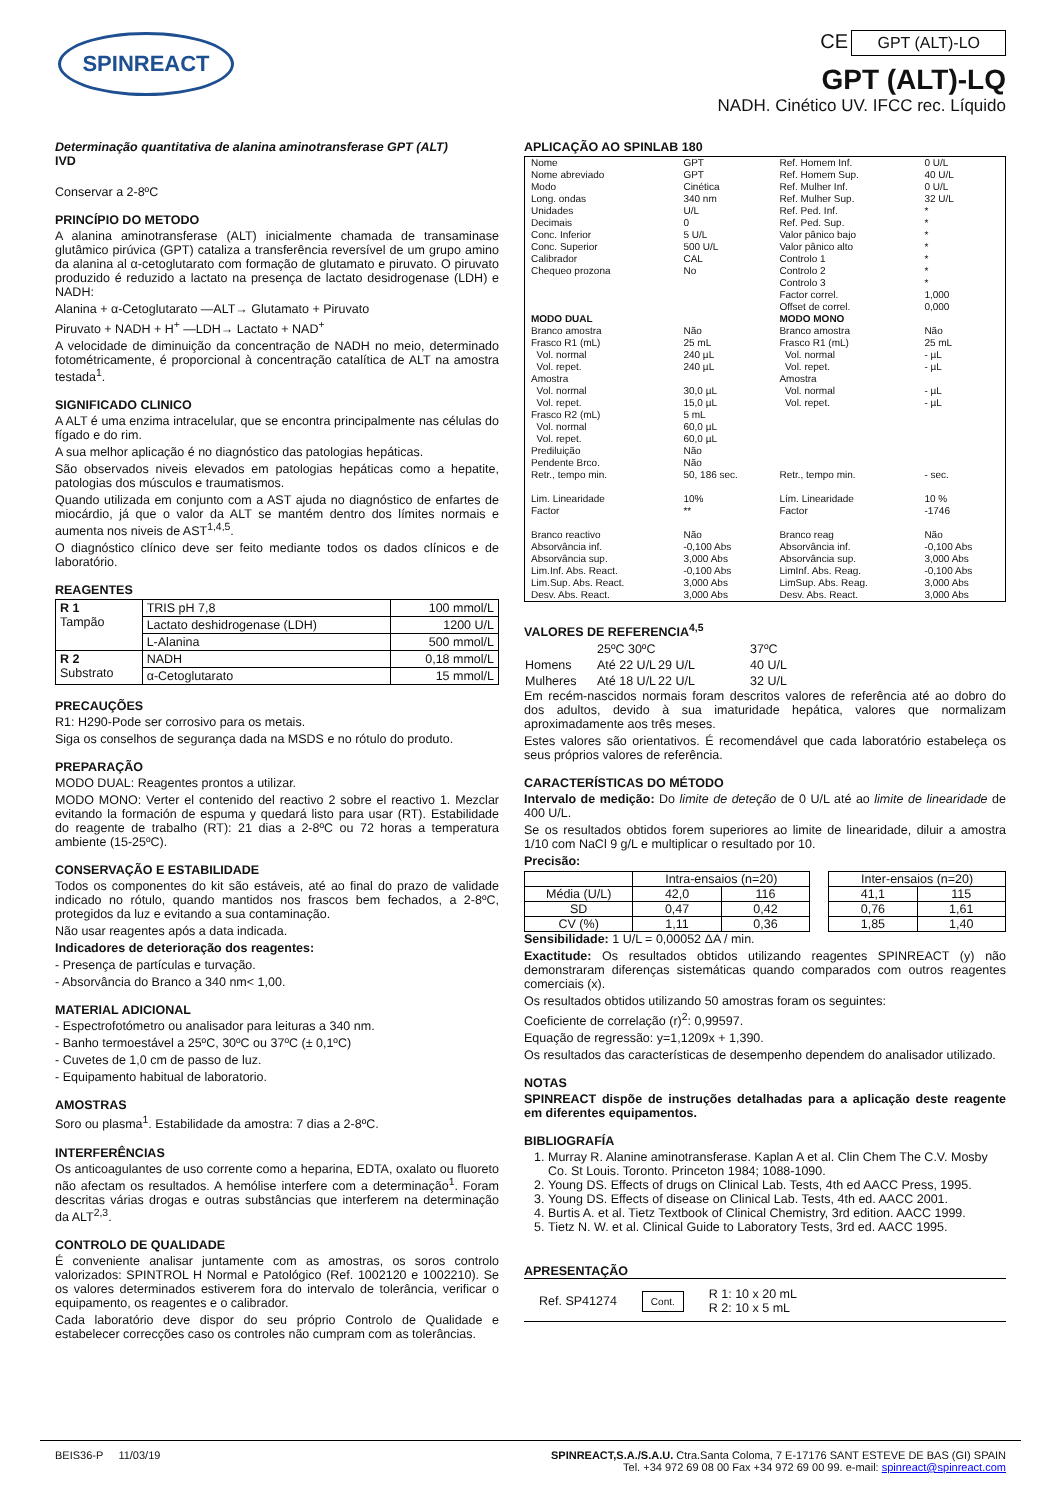SPINREACT
CE GPT (ALT)-LO
GPT (ALT)-LQ
NADH. Cinético UV. IFCC rec. Líquido
Determinação quantitativa de alanina aminotransferase GPT (ALT)
IVD
Conservar a 2-8ºC
PRINCÍPIO DO METODO
A alanina aminotransferase (ALT) inicialmente chamada de transaminase glutâmico pirúvica (GPT) cataliza a transferência reversível de um grupo amino da alanina al α-cetoglutarato com formação de glutamato e piruvato. O piruvato produzido é reduzido a lactato na presença de lactato desidrogenase (LDH) e NADH:
Alanina + α-Cetoglutarato —ALT→ Glutamato + Piruvato
Piruvato + NADH + H<sup>+</sup> —LDH→ Lactato + NAD<sup>+</sup>
A velocidade de diminuição da concentração de NADH no meio, determinado fotométricamente, é proporcional à concentração catalítica de ALT na amostra testada<sup>1</sup>.
SIGNIFICADO CLINICO
A ALT é uma enzima intracelular, que se encontra principalmente nas células do fígado e do rim.
A sua melhor aplicação é no diagnóstico das patologias hepáticas.
São observados niveis elevados em patologias hepáticas como a hepatite, patologias dos músculos e traumatismos.
Quando utilizada em conjunto com a AST ajuda no diagnóstico de enfartes de miocárdio, já que o valor da ALT se mantém dentro dos límites normais e aumenta nos niveis de AST<sup>1,4,5</sup>.
O diagnóstico clínico deve ser feito mediante todos os dados clínicos e de laboratório.
REAGENTES
| R 1 Tampão | TRIS pH 7,8 | 100 mmol/L |
| | Lactato deshidrogenase (LDH) | 1200 U/L |
| | L-Alanina | 500 mmol/L |
| R 2 Substrato | NADH | 0,18 mmol/L |
| | α-Cetoglutarato | 15 mmol/L |
PRECAUÇÕES
R1: H290-Pode ser corrosivo para os metais.
Siga os conselhos de segurança dada na MSDS e no rótulo do produto.
PREPARAÇÃO
MODO DUAL: Reagentes prontos a utilizar.
MODO MONO: Verter el contenido del reactivo 2 sobre el reactivo 1. Mezclar evitando la formación de espuma y quedará listo para usar (RT). Estabilidade do reagente de trabalho (RT): 21 dias a 2-8ºC ou 72 horas a temperatura ambiente (15-25ºC).
CONSERVAÇÃO E ESTABILIDADE
Todos os componentes do kit são estáveis, até ao final do prazo de validade indicado no rótulo, quando mantidos nos frascos bem fechados, a 2-8ºC, protegidos da luz e evitando a sua contaminação.
Não usar reagentes após a data indicada.
Indicadores de deterioração dos reagentes:
- Presença de partículas e turvação.
- Absorvância do Branco a 340 nm< 1,00.
MATERIAL ADICIONAL
- Espectrofotómetro ou analisador para leituras a 340 nm.
- Banho termoestável a 25ºC, 30ºC ou 37ºC (± 0,1ºC)
- Cuvetes de 1,0 cm de passo de luz.
- Equipamento habitual de laboratorio.
AMOSTRAS
Soro ou plasma<sup>1</sup>. Estabilidade da amostra: 7 dias a 2-8ºC.
INTERFERÊNCIAS
Os anticoagulantes de uso corrente como a heparina, EDTA, oxalato ou fluoreto não afectam os resultados. A hemólise interfere com a determinação<sup>1</sup>. Foram descritas várias drogas e outras substâncias que interferem na determinação da ALT<sup>2,3</sup>.
CONTROLO DE QUALIDADE
É conveniente analisar juntamente com as amostras, os soros controlo valorizados: SPINTROL H Normal e Patológico (Ref. 1002120 e 1002210). Se os valores determinados estiverem fora do intervalo de tolerância, verificar o equipamento, os reagentes e o calibrador.
Cada laboratório deve dispor do seu próprio Controlo de Qualidade e estabelecer correcções caso os controles não cumpram com as tolerâncias.
APLICAÇÃO AO SPINLAB 180
| Nome Nome abreviado Modo Long. ondas Unidades Decimais Conc. Inferior Conc. Superior Calibrador Chequeo prozona | GPT GPT Cinética 340 nm U/L 0 5 U/L 500 U/L CAL No | Ref. Homem Inf. Ref. Homem Sup. Ref. Mulher Inf. Ref. Mulher Sup. Ref. Ped. Inf. Ref. Ped. Sup. Valor pânico bajo Valor pânico alto Controlo 1 Controlo 2 Controlo 3 Factor correl. Offset de correl. | 0 U/L 40 U/L 0 U/L 32 U/L * * * * * * * 1,000 0,000 |
| MODO DUAL | | MODO MONO | |
| Branco amostra Frasco R1 (mL) Vol. normal Vol. repet. Amostra Vol. normal Vol. repet. Frasco R2 (mL) Vol. normal Vol. repet. Prediluição Pendente Brco. Retr., tempo min. Lim. Linearidade Factor Branco reactivo Absorvância inf. Absorvância sup. Lim.Inf. Abs. React. Lim.Sup. Abs. React. Desv. Abs. React. | Não 25 mL 240 µL 240 µL 30,0 µL 15,0 µL 5 mL 60,0 µL 60,0 µL Não Não 50, 186 sec. 10% ** Não -0,100 Abs 3,000 Abs -0,100 Abs 3,000 Abs 3,000 Abs | Branco amostra Frasco R1 (mL) Vol. normal Vol. repet. Amostra Vol. normal Vol. repet. Retr., tempo min. Lím. Linearidade Factor Branco reag Absorvância inf. Absorvância sup. LimInf. Abs. Reag. LimSup. Abs. Reag. Desv. Abs. React. | Não 25 mL - µL - µL - µL - µL - sec. 10 % -1746 Não -0,100 Abs 3,000 Abs -0,100 Abs 3,000 Abs 3,000 Abs |
VALORES DE REFERENCIA<sup>4,5</sup>
| | 25ºC 30ºC | | 37ºC |
| Homens | Até 22 U/L | 29 U/L | 40 U/L |
| Mulheres | Até 18 U/L | 22 U/L | 32 U/L |
Em recém-nascidos normais foram descritos valores de referência até ao dobro do dos adultos, devido à sua imaturidade hepática, valores que normalizam aproximadamente aos três meses.
Estes valores são orientativos. É recomendável que cada laboratório estabeleça os seus próprios valores de referência.
CARACTERÍSTICAS DO MÉTODO
Intervalo de medição: Do limite de deteção de 0 U/L até ao limite de linearidade de 400 U/L.
Se os resultados obtidos forem superiores ao limite de linearidade, diluir a amostra 1/10 com NaCl 9 g/L e multiplicar o resultado por 10.
Precisão:
| | Intra-ensaios (n=20) | | | Inter-ensaios (n=20) | |
| Média (U/L) | 42,0 | 116 | | 41,1 | 115 |
| SD | 0,47 | 0,42 | | 0,76 | 1,61 |
| CV (%) | 1,11 | 0,36 | | 1,85 | 1,40 |
Sensibilidade: 1 U/L = 0,00052 ΔA / min.
Exactitude: Os resultados obtidos utilizando reagentes SPINREACT (y) não demonstraram diferenças sistemáticas quando comparados com outros reagentes comerciais (x).
Os resultados obtidos utilizando 50 amostras foram os seguintes:
Coeficiente de correlação (r)<sup>2</sup>: 0,99597.
Equação de regressão: y=1,1209x + 1,390.
Os resultados das características de desempenho dependem do analisador utilizado.
NOTAS
SPINREACT dispõe de instruções detalhadas para a aplicação deste reagente em diferentes equipamentos.
BIBLIOGRAFÍA
1. Murray R. Alanine aminotransferase. Kaplan A et al. Clin Chem The C.V. Mosby Co. St Louis. Toronto. Princeton 1984; 1088-1090.
2. Young DS. Effects of drugs on Clinical Lab. Tests, 4th ed AACC Press, 1995.
3. Young DS. Effects of disease on Clinical Lab. Tests, 4th ed. AACC 2001.
4. Burtis A. et al. Tietz Textbook of Clinical Chemistry, 3rd edition. AACC 1999.
5. Tietz N. W. et al. Clinical Guide to Laboratory Tests, 3rd ed. AACC 1995.
APRESENTAÇÃO
Ref. SP41274 Cont. R 1: 10 x 20 mL
R 2: 10 x 5 mL
BEIS36-P 11/03/19 SPINREACT,S.A./S.A.U. Ctra.Santa Coloma, 7 E-17176 SANT ESTEVE DE BAS (GI) SPAIN
Tel. +34 972 69 08 00 Fax +34 972 69 00 99. e-mail: spinreact@spinreact.com